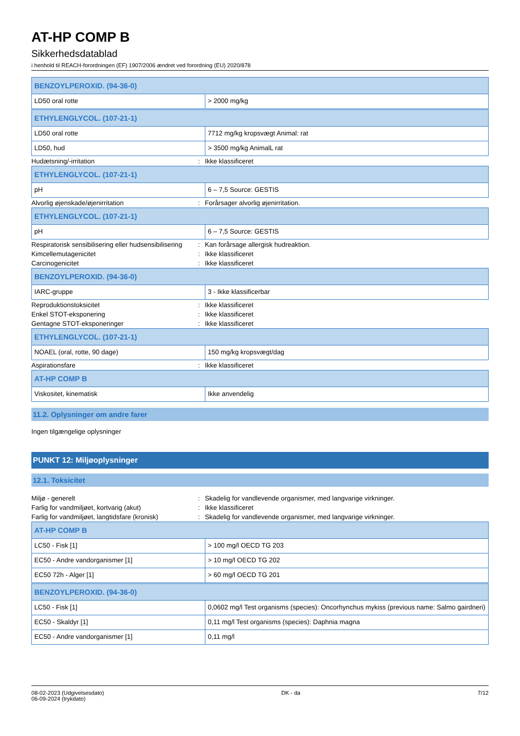AT-HP COMP B
Sikkerhedsdatablad
i henhold til REACH-forordningen (EF) 1907/2006 ændret ved forordning (EU) 2020/878
| BENZOYLPEROXID. (94-36-0) | |
| LD50 oral rotte | > 2000 mg/kg |
| ETHYLENGLYCOL. (107-21-1) | |
| LD50 oral rotte | 7712 mg/kg kropsvægt Animal: rat |
| LD50, hud | > 3500 mg/kg AnimalL rat |
Hudætsning/-irritation: Ikke klassificeret
| ETHYLENGLYCOL. (107-21-1) | |
| pH | 6 – 7,5 Source: GESTIS |
Alvorlig øjenskade/øjenirritation: Forårsager alvorlig øjenirritation.
| ETHYLENGLYCOL. (107-21-1) | |
| pH | 6 – 7,5 Source: GESTIS |
Respiratorisk sensibilisering eller hudsensibilisering: Kan forårsage allergisk hudreaktion.
Kimcellemutagenicitet: Ikke klassificeret
Carcinogenicitet: Ikke klassificeret
| BENZOYLPEROXID. (94-36-0) | |
| IARC-gruppe | 3 - Ikke klassificerbar |
Reproduktionstoksicitet: Ikke klassificeret
Enkel STOT-eksponering: Ikke klassificeret
Gentagne STOT-eksponeringer: Ikke klassificeret
| ETHYLENGLYCOL. (107-21-1) | |
| NOAEL (oral, rotte, 90 dage) | 150 mg/kg kropsvægt/dag |
Aspirationsfare: Ikke klassificeret
| AT-HP COMP B | |
| Viskositet, kinematisk | Ikke anvendelig |
11.2. Oplysninger om andre farer
Ingen tilgængelige oplysninger
PUNKT 12: Miljøoplysninger
12.1. Toksicitet
Miljø - generelt: Skadelig for vandlevende organismer, med langvarige virkninger.
Farlig for vandmiljøet, kortvarig (akut): Ikke klassificeret
Farlig for vandmiljøet, langtidsfare (kronisk): Skadelig for vandlevende organismer, med langvarige virkninger.
| AT-HP COMP B | |
| LC50 - Fisk [1] | > 100 mg/l OECD TG 203 |
| EC50 - Andre vandorganismer [1] | > 10 mg/l OECD TG 202 |
| EC50 72h - Alger [1] | > 60 mg/l OECD TG 201 |
| BENZOYLPEROXID. (94-36-0) | |
| LC50 - Fisk [1] | 0,0602 mg/l Test organisms (species): Oncorhynchus mykiss (previous name: Salmo gairdneri) |
| EC50 - Skaldyr [1] | 0,11 mg/l Test organisms (species): Daphnia magna |
| EC50 - Andre vandorganismer [1] | 0,11 mg/l |
08-02-2023 (Udgivelsesdato)
06-09-2024 (trykdato)
DK - da 7/12